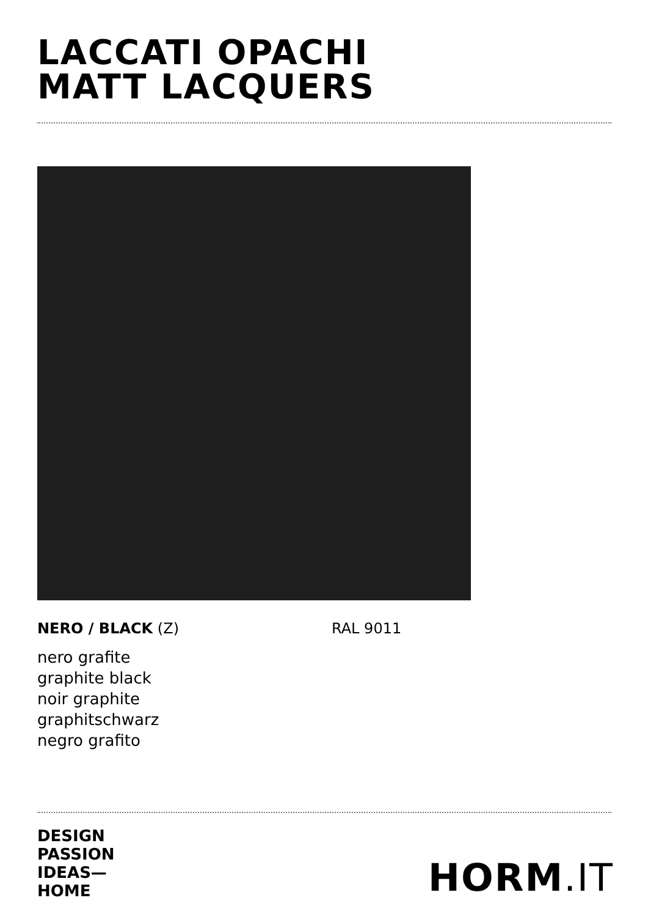LACCATI OPACHI
MATT LACQUERS
NERO / BLACK (Z) RAL 9011
nero grafite
graphite black
noir graphite
graphitschwarz
negro grafito
DESIGN
PASSION
IDEAS—
HOME
HORM.IT